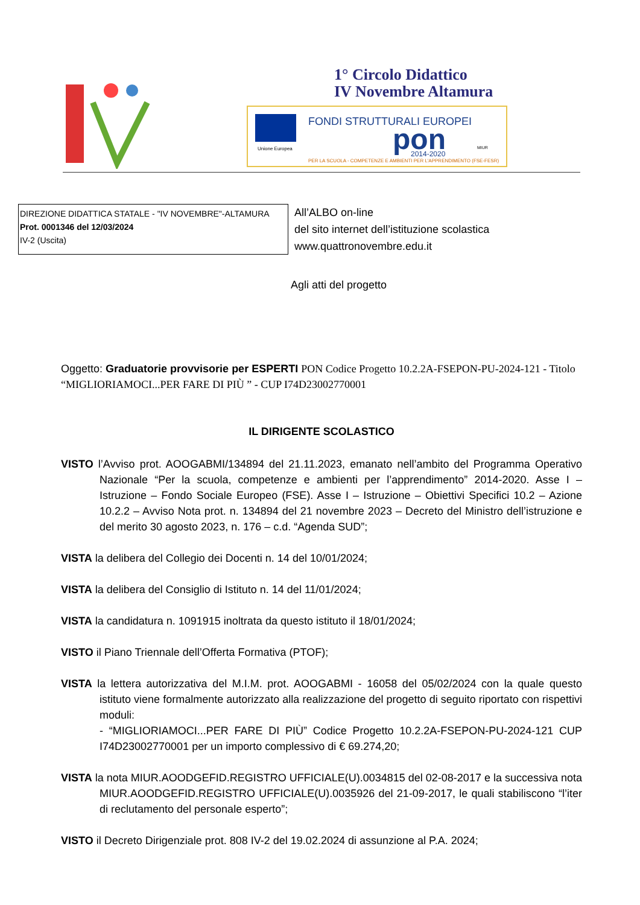1° Circolo Didattico
IV Novembre Altamura
Unione Europea
FONDI STRUTTURALI EUROPEI
pon
2014-2020
PER LA SCUOLA - COMPETENZE E AMBIENTI PER L'APPRENDIMENTO (FSE-FESR)
MIUR
DIREZIONE DIDATTICA STATALE - "IV NOVEMBRE"-ALTAMURA
Prot. 0001346 del 12/03/2024
IV-2 (Uscita)
All’ALBO on-line
del sito internet dell’istituzione scolastica
www.quattronovembre.edu.it
Agli atti del progetto
Oggetto: Graduatorie provvisorie per ESPERTI PON Codice Progetto 10.2.2A-FSEPON-PU-2024-121 - Titolo “MIGLIORIAMOCI...PER FARE DI PIÙ ” - CUP I74D23002770001
IL DIRIGENTE SCOLASTICO
VISTO l’Avviso prot. AOOGABMI/134894 del 21.11.2023, emanato nell’ambito del Programma Operativo Nazionale “Per la scuola, competenze e ambienti per l’apprendimento” 2014-2020. Asse I – Istruzione – Fondo Sociale Europeo (FSE). Asse I – Istruzione – Obiettivi Specifici 10.2 – Azione 10.2.2 – Avviso Nota prot. n. 134894 del 21 novembre 2023 – Decreto del Ministro dell’istruzione e del merito 30 agosto 2023, n. 176 – c.d. “Agenda SUD”;
VISTA la delibera del Collegio dei Docenti n. 14 del 10/01/2024;
VISTA la delibera del Consiglio di Istituto n. 14 del 11/01/2024;
VISTA la candidatura n. 1091915 inoltrata da questo istituto il 18/01/2024;
VISTO il Piano Triennale dell’Offerta Formativa (PTOF);
VISTA la lettera autorizzativa del M.I.M. prot. AOOGABMI - 16058 del 05/02/2024 con la quale questo istituto viene formalmente autorizzato alla realizzazione del progetto di seguito riportato con rispettivi moduli:
- “MIGLIORIAMOCI...PER FARE DI PIÙ” Codice Progetto 10.2.2A-FSEPON-PU-2024-121 CUP I74D23002770001 per un importo complessivo di € 69.274,20;
VISTA la nota MIUR.AOODGEFID.REGISTRO UFFICIALE(U).0034815 del 02-08-2017 e la successiva nota MIUR.AOODGEFID.REGISTRO UFFICIALE(U).0035926 del 21-09-2017, le quali stabiliscono “l’iter di reclutamento del personale esperto”;
VISTO il Decreto Dirigenziale prot. 808 IV-2 del 19.02.2024 di assunzione al P.A. 2024;